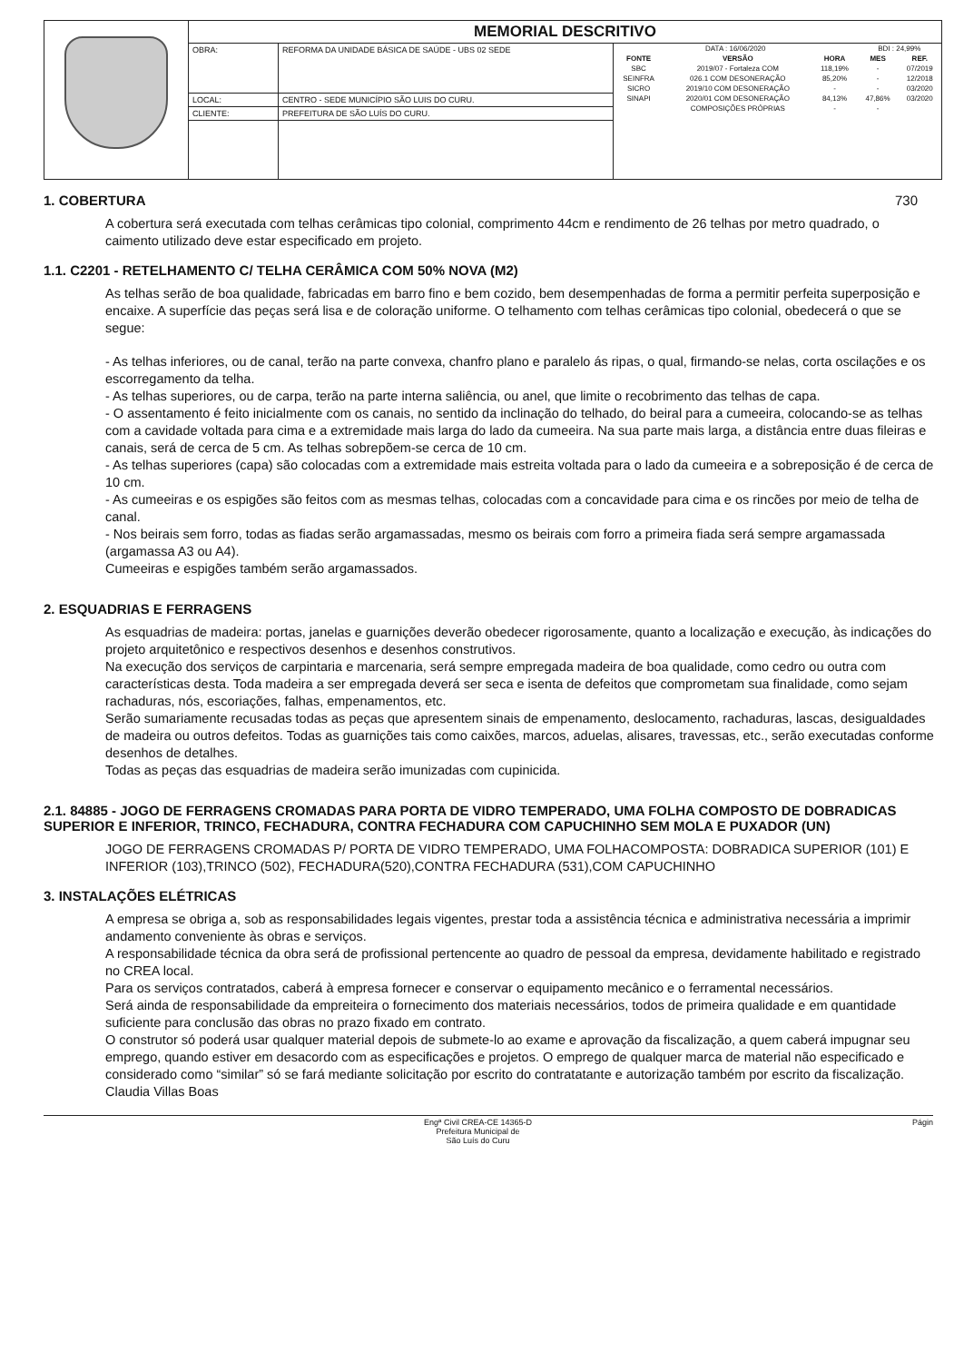| | MEMORIAL DESCRITIVO | | |
| | OBRA: | REFORMA DA UNIDADE BÁSICA DE SAÚDE - UBS 02 SEDE | / DATA : 16/06/2020 / / / BDI : 24,99% / / / FONTE / VERSÃO / HORA / MES / REF. / / SBC / 2019/07 - Fortaleza COM / 118,19% / - / 07/2019 / / SEINFRA / 026.1 COM DESONERAÇÃO / 85,20% / - / 12/2018 / / SICRO / 2019/10 COM DESONERAÇÃO / - / - / 03/2020 / / SINAPI / 2020/01 COM DESONERAÇÃO / 84,13% / 47,86% / 03/2020 / / / COMPOSIÇÕES PRÓPRIAS / - / - / / |
| | LOCAL: | CENTRO - SEDE MUNICÍPIO SÃO LUIS DO CURU. | |
| | CLIENTE: | PREFEITURA DE SÃO LUÍS DO CURU. | |
1. COBERTURA 730
A cobertura será executada com telhas cerâmicas tipo colonial, comprimento 44cm e rendimento de 26 telhas por metro quadrado, o caimento utilizado deve estar especificado em projeto.
1.1. C2201 - RETELHAMENTO C/ TELHA CERÂMICA COM 50% NOVA (M2)
As telhas serão de boa qualidade, fabricadas em barro fino e bem cozido, bem desempenhadas de forma a permitir perfeita superposição e encaixe. A superfície das peças será lisa e de coloração uniforme. O telhamento com telhas cerâmicas tipo colonial, obedecerá o que se segue:
- As telhas inferiores, ou de canal, terão na parte convexa, chanfro plano e paralelo ás ripas, o qual, firmando-se nelas, corta oscilações e os escorregamento da telha.
- As telhas superiores, ou de carpa, terão na parte interna saliência, ou anel, que limite o recobrimento das telhas de capa.
- O assentamento é feito inicialmente com os canais, no sentido da inclinação do telhado, do beiral para a cumeeira, colocando-se as telhas com a cavidade voltada para cima e a extremidade mais larga do lado da cumeeira. Na sua parte mais larga, a distância entre duas fileiras e canais, será de cerca de 5 cm. As telhas sobrepõem-se cerca de 10 cm.
- As telhas superiores (capa) são colocadas com a extremidade mais estreita voltada para o lado da cumeeira e a sobreposição é de cerca de 10 cm.
- As cumeeiras e os espigões são feitos com as mesmas telhas, colocadas com a concavidade para cima e os rincões por meio de telha de canal.
- Nos beirais sem forro, todas as fiadas serão argamassadas, mesmo os beirais com forro a primeira fiada será sempre argamassada (argamassa A3 ou A4).
Cumeeiras e espigões também serão argamassados.
2. ESQUADRIAS E FERRAGENS
As esquadrias de madeira: portas, janelas e guarnições deverão obedecer rigorosamente, quanto a localização e execução, às indicações do projeto arquitetônico e respectivos desenhos e desenhos construtivos.
Na execução dos serviços de carpintaria e marcenaria, será sempre empregada madeira de boa qualidade, como cedro ou outra com características desta. Toda madeira a ser empregada deverá ser seca e isenta de defeitos que comprometam sua finalidade, como sejam rachaduras, nós, escoriações, falhas, empenamentos, etc.
Serão sumariamente recusadas todas as peças que apresentem sinais de empenamento, deslocamento, rachaduras, lascas, desigualdades de madeira ou outros defeitos. Todas as guarnições tais como caixões, marcos, aduelas, alisares, travessas, etc., serão executadas conforme desenhos de detalhes.
Todas as peças das esquadrias de madeira serão imunizadas com cupinicida.
2.1. 84885 - JOGO DE FERRAGENS CROMADAS PARA PORTA DE VIDRO TEMPERADO, UMA FOLHA COMPOSTO DE DOBRADICAS SUPERIOR E INFERIOR, TRINCO, FECHADURA, CONTRA FECHADURA COM CAPUCHINHO SEM MOLA E PUXADOR (UN)
JOGO DE FERRAGENS CROMADAS P/ PORTA DE VIDRO TEMPERADO, UMA FOLHACOMPOSTA: DOBRADICA SUPERIOR (101) E INFERIOR (103),TRINCO (502), FECHADURA(520),CONTRA FECHADURA (531),COM CAPUCHINHO
3. INSTALAÇÕES ELÉTRICAS
A empresa se obriga a, sob as responsabilidades legais vigentes, prestar toda a assistência técnica e administrativa necessária a imprimir andamento conveniente às obras e serviços.
A responsabilidade técnica da obra será de profissional pertencente ao quadro de pessoal da empresa, devidamente habilitado e registrado no CREA local.
Para os serviços contratados, caberá à empresa fornecer e conservar o equipamento mecânico e o ferramental necessários.
Será ainda de responsabilidade da empreiteira o fornecimento dos materiais necessários, todos de primeira qualidade e em quantidade suficiente para conclusão das obras no prazo fixado em contrato.
O construtor só poderá usar qualquer material depois de submete-lo ao exame e aprovação da fiscalização, a quem caberá impugnar seu emprego, quando estiver em desacordo com as especificações e projetos. O emprego de qualquer marca de material não especificado e considerado como “similar” só se fará mediante solicitação por escrito do contratatante e autorização também por escrito da fiscalização. Claudia Villas Boas
Engª Civil CREA-CE 14365-D
Prefeitura Municipal de
São Luís do Curu Págin